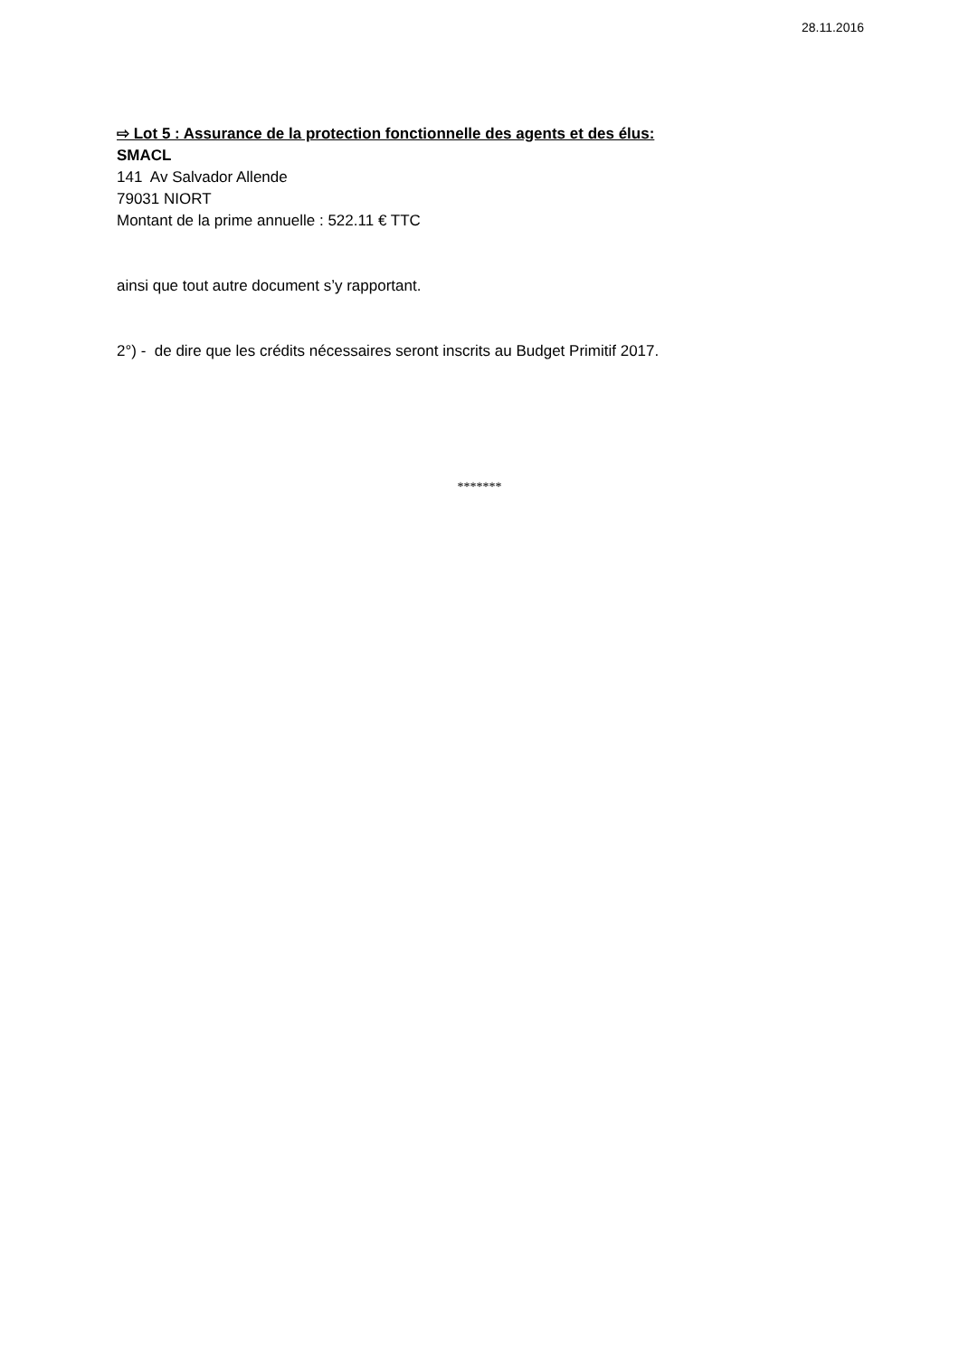28.11.2016
⇨ Lot 5 : Assurance de la protection fonctionnelle des agents et des élus:
SMACL
141 Av Salvador Allende
79031 NIORT
Montant de la prime annuelle : 522.11 € TTC
ainsi que tout autre document s’y rapportant.
2°) - de dire que les crédits nécessaires seront inscrits au Budget Primitif 2017.
*******